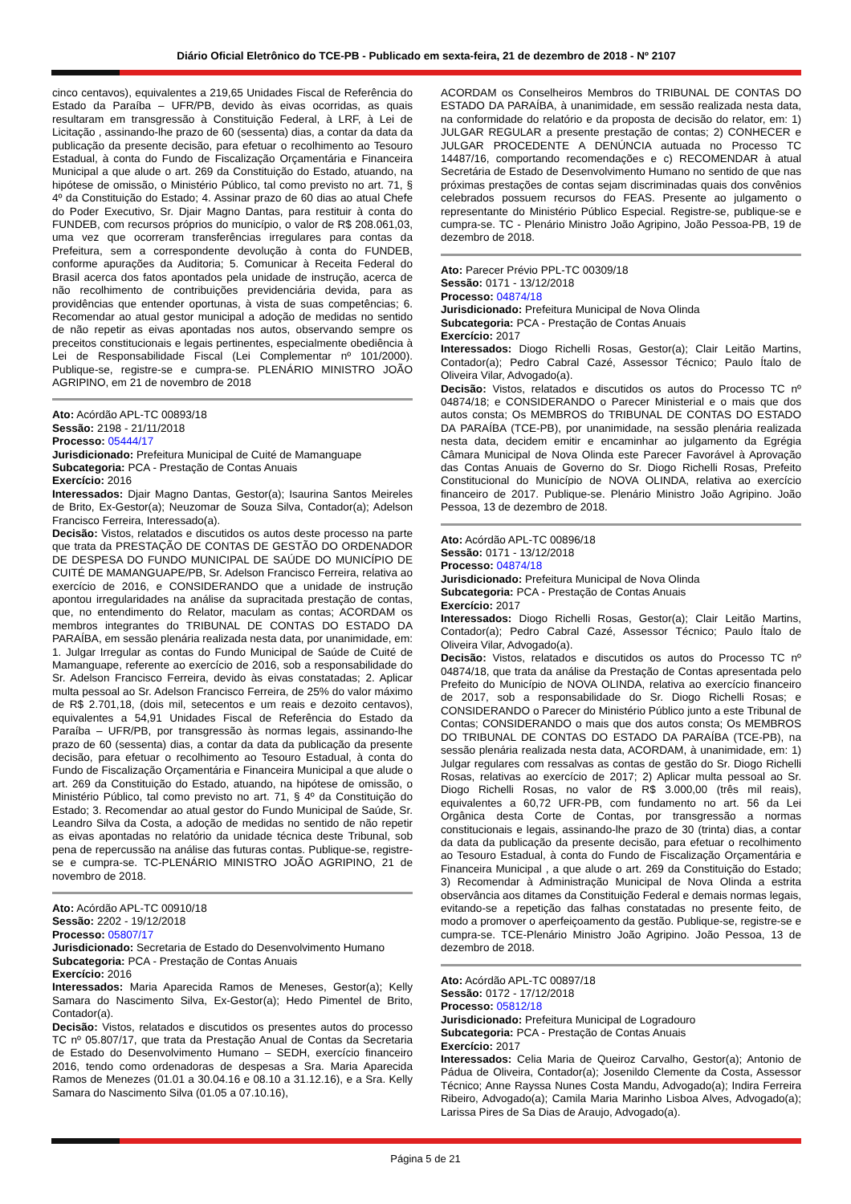Diário Oficial Eletrônico do TCE-PB - Publicado em sexta-feira, 21 de dezembro de 2018 - Nº 2107
cinco centavos), equivalentes a 219,65 Unidades Fiscal de Referência do Estado da Paraíba – UFR/PB, devido às eivas ocorridas, as quais resultaram em transgressão à Constituição Federal, à LRF, à Lei de Licitação , assinando-lhe prazo de 60 (sessenta) dias, a contar da data da publicação da presente decisão, para efetuar o recolhimento ao Tesouro Estadual, à conta do Fundo de Fiscalização Orçamentária e Financeira Municipal a que alude o art. 269 da Constituição do Estado, atuando, na hipótese de omissão, o Ministério Público, tal como previsto no art. 71, § 4º da Constituição do Estado; 4. Assinar prazo de 60 dias ao atual Chefe do Poder Executivo, Sr. Djair Magno Dantas, para restituir à conta do FUNDEB, com recursos próprios do município, o valor de R$ 208.061,03, uma vez que ocorreram transferências irregulares para contas da Prefeitura, sem a correspondente devolução à conta do FUNDEB, conforme apurações da Auditoria; 5. Comunicar à Receita Federal do Brasil acerca dos fatos apontados pela unidade de instrução, acerca de não recolhimento de contribuições previdenciária devida, para as providências que entender oportunas, à vista de suas competências; 6. Recomendar ao atual gestor municipal a adoção de medidas no sentido de não repetir as eivas apontadas nos autos, observando sempre os preceitos constitucionais e legais pertinentes, especialmente obediência à Lei de Responsabilidade Fiscal (Lei Complementar nº 101/2000). Publique-se, registre-se e cumpra-se. PLENÁRIO MINISTRO JOÃO AGRIPINO, em 21 de novembro de 2018
Ato: Acórdão APL-TC 00893/18
Sessão: 2198 - 21/11/2018
Processo: 05444/17
Jurisdicionado: Prefeitura Municipal de Cuité de Mamanguape
Subcategoria: PCA - Prestação de Contas Anuais
Exercício: 2016
Interessados: Djair Magno Dantas, Gestor(a); Isaurina Santos Meireles de Brito, Ex-Gestor(a); Neuzomar de Souza Silva, Contador(a); Adelson Francisco Ferreira, Interessado(a).
Decisão: Vistos, relatados e discutidos os autos deste processo na parte que trata da PRESTAÇÃO DE CONTAS DE GESTÃO DO ORDENADOR DE DESPESA DO FUNDO MUNICIPAL DE SAÚDE DO MUNICÍPIO DE CUITÉ DE MAMANGUAPE/PB, Sr. Adelson Francisco Ferreira, relativa ao exercício de 2016, e CONSIDERANDO que a unidade de instrução apontou irregularidades na análise da supracitada prestação de contas, que, no entendimento do Relator, maculam as contas; ACORDAM os membros integrantes do TRIBUNAL DE CONTAS DO ESTADO DA PARAÍBA, em sessão plenária realizada nesta data, por unanimidade, em: 1. Julgar Irregular as contas do Fundo Municipal de Saúde de Cuité de Mamanguape, referente ao exercício de 2016, sob a responsabilidade do Sr. Adelson Francisco Ferreira, devido às eivas constatadas; 2. Aplicar multa pessoal ao Sr. Adelson Francisco Ferreira, de 25% do valor máximo de R$ 2.701,18, (dois mil, setecentos e um reais e dezoito centavos), equivalentes a 54,91 Unidades Fiscal de Referência do Estado da Paraíba – UFR/PB, por transgressão às normas legais, assinando-lhe prazo de 60 (sessenta) dias, a contar da data da publicação da presente decisão, para efetuar o recolhimento ao Tesouro Estadual, à conta do Fundo de Fiscalização Orçamentária e Financeira Municipal a que alude o art. 269 da Constituição do Estado, atuando, na hipótese de omissão, o Ministério Público, tal como previsto no art. 71, § 4º da Constituição do Estado; 3. Recomendar ao atual gestor do Fundo Municipal de Saúde, Sr. Leandro Silva da Costa, a adoção de medidas no sentido de não repetir as eivas apontadas no relatório da unidade técnica deste Tribunal, sob pena de repercussão na análise das futuras contas. Publique-se, registre-se e cumpra-se. TC-PLENÁRIO MINISTRO JOÃO AGRIPINO, 21 de novembro de 2018.
Ato: Acórdão APL-TC 00910/18
Sessão: 2202 - 19/12/2018
Processo: 05807/17
Jurisdicionado: Secretaria de Estado do Desenvolvimento Humano
Subcategoria: PCA - Prestação de Contas Anuais
Exercício: 2016
Interessados: Maria Aparecida Ramos de Meneses, Gestor(a); Kelly Samara do Nascimento Silva, Ex-Gestor(a); Hedo Pimentel de Brito, Contador(a).
Decisão: Vistos, relatados e discutidos os presentes autos do processo TC nº 05.807/17, que trata da Prestação Anual de Contas da Secretaria de Estado do Desenvolvimento Humano – SEDH, exercício financeiro 2016, tendo como ordenadoras de despesas a Sra. Maria Aparecida Ramos de Menezes (01.01 a 30.04.16 e 08.10 a 31.12.16), e a Sra. Kelly Samara do Nascimento Silva (01.05 a 07.10.16),
ACORDAM os Conselheiros Membros do TRIBUNAL DE CONTAS DO ESTADO DA PARAÍBA, à unanimidade, em sessão realizada nesta data, na conformidade do relatório e da proposta de decisão do relator, em: 1) JULGAR REGULAR a presente prestação de contas; 2) CONHECER e JULGAR PROCEDENTE A DENÚNCIA autuada no Processo TC 14487/16, comportando recomendações e c) RECOMENDAR à atual Secretária de Estado de Desenvolvimento Humano no sentido de que nas próximas prestações de contas sejam discriminadas quais dos convênios celebrados possuem recursos do FEAS. Presente ao julgamento o representante do Ministério Público Especial. Registre-se, publique-se e cumpra-se. TC - Plenário Ministro João Agripino, João Pessoa-PB, 19 de dezembro de 2018.
Ato: Parecer Prévio PPL-TC 00309/18
Sessão: 0171 - 13/12/2018
Processo: 04874/18
Jurisdicionado: Prefeitura Municipal de Nova Olinda
Subcategoria: PCA - Prestação de Contas Anuais
Exercício: 2017
Interessados: Diogo Richelli Rosas, Gestor(a); Clair Leitão Martins, Contador(a); Pedro Cabral Cazé, Assessor Técnico; Paulo Ítalo de Oliveira Vilar, Advogado(a).
Decisão: Vistos, relatados e discutidos os autos do Processo TC nº 04874/18; e CONSIDERANDO o Parecer Ministerial e o mais que dos autos consta; Os MEMBROS do TRIBUNAL DE CONTAS DO ESTADO DA PARAÍBA (TCE-PB), por unanimidade, na sessão plenária realizada nesta data, decidem emitir e encaminhar ao julgamento da Egrégia Câmara Municipal de Nova Olinda este Parecer Favorável à Aprovação das Contas Anuais de Governo do Sr. Diogo Richelli Rosas, Prefeito Constitucional do Município de NOVA OLINDA, relativa ao exercício financeiro de 2017. Publique-se. Plenário Ministro João Agripino. João Pessoa, 13 de dezembro de 2018.
Ato: Acórdão APL-TC 00896/18
Sessão: 0171 - 13/12/2018
Processo: 04874/18
Jurisdicionado: Prefeitura Municipal de Nova Olinda
Subcategoria: PCA - Prestação de Contas Anuais
Exercício: 2017
Interessados: Diogo Richelli Rosas, Gestor(a); Clair Leitão Martins, Contador(a); Pedro Cabral Cazé, Assessor Técnico; Paulo Ítalo de Oliveira Vilar, Advogado(a).
Decisão: Vistos, relatados e discutidos os autos do Processo TC nº 04874/18, que trata da análise da Prestação de Contas apresentada pelo Prefeito do Município de NOVA OLINDA, relativa ao exercício financeiro de 2017, sob a responsabilidade do Sr. Diogo Richelli Rosas; e CONSIDERANDO o Parecer do Ministério Público junto a este Tribunal de Contas; CONSIDERANDO o mais que dos autos consta; Os MEMBROS DO TRIBUNAL DE CONTAS DO ESTADO DA PARAÍBA (TCE-PB), na sessão plenária realizada nesta data, ACORDAM, à unanimidade, em: 1) Julgar regulares com ressalvas as contas de gestão do Sr. Diogo Richelli Rosas, relativas ao exercício de 2017; 2) Aplicar multa pessoal ao Sr. Diogo Richelli Rosas, no valor de R$ 3.000,00 (três mil reais), equivalentes a 60,72 UFR-PB, com fundamento no art. 56 da Lei Orgânica desta Corte de Contas, por transgressão a normas constitucionais e legais, assinando-lhe prazo de 30 (trinta) dias, a contar da data da publicação da presente decisão, para efetuar o recolhimento ao Tesouro Estadual, à conta do Fundo de Fiscalização Orçamentária e Financeira Municipal , a que alude o art. 269 da Constituição do Estado; 3) Recomendar à Administração Municipal de Nova Olinda a estrita observância aos ditames da Constituição Federal e demais normas legais, evitando-se a repetição das falhas constatadas no presente feito, de modo a promover o aperfeiçoamento da gestão. Publique-se, registre-se e cumpra-se. TCE-Plenário Ministro João Agripino. João Pessoa, 13 de dezembro de 2018.
Ato: Acórdão APL-TC 00897/18
Sessão: 0172 - 17/12/2018
Processo: 05812/18
Jurisdicionado: Prefeitura Municipal de Logradouro
Subcategoria: PCA - Prestação de Contas Anuais
Exercício: 2017
Interessados: Celia Maria de Queiroz Carvalho, Gestor(a); Antonio de Pádua de Oliveira, Contador(a); Josenildo Clemente da Costa, Assessor Técnico; Anne Rayssa Nunes Costa Mandu, Advogado(a); Indira Ferreira Ribeiro, Advogado(a); Camila Maria Marinho Lisboa Alves, Advogado(a); Larissa Pires de Sa Dias de Araujo, Advogado(a).
Página 5 de 21